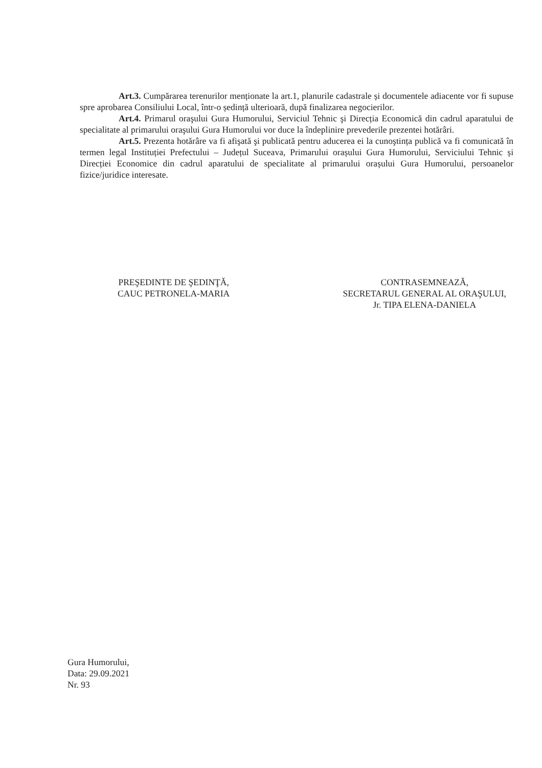Art.3. Cumpărarea terenurilor menționate la art.1, planurile cadastrale și documentele adiacente vor fi supuse spre aprobarea Consiliului Local, într-o ședință ulterioară, după finalizarea negocierilor.
Art.4. Primarul oraşului Gura Humorului, Serviciul Tehnic şi Direcția Economică din cadrul aparatului de specialitate al primarului oraşului Gura Humorului vor duce la îndeplinire prevederile prezentei hotărâri.
Art.5. Prezenta hotărâre va fi afişată şi publicată pentru aducerea ei la cunoştința publică va fi comunicată în termen legal Instituției Prefectului – Județul Suceava, Primarului orașului Gura Humorului, Serviciului Tehnic și Direcției Economice din cadrul aparatului de specialitate al primarului orașului Gura Humorului, persoanelor fizice/juridice interesate.
PREŞEDINTE DE ŞEDINŢĂ,
CAUC PETRONELA-MARIA
CONTRASEMNEAZĂ,
SECRETARUL GENERAL AL ORAŞULUI,
Jr. TIPA ELENA-DANIELA
Gura Humorului,
Data: 29.09.2021
Nr. 93